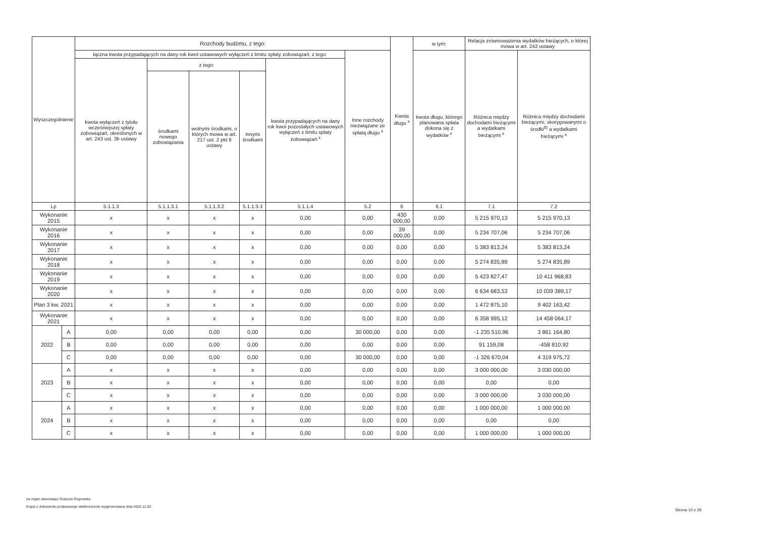| Wyszczególnienie | | Rozchody budżetu, z tego: | | | | | | Kwota długu <sup>x</sup> | w tym: | Relacja zrównoważenia wydatków bieżących, o której mowa w art. 242 ustawy | |
| --- | --- | --- | --- | --- | --- | --- | --- | --- | --- | --- | --- |
| | | łączna kwota przypadających na dany rok kwot ustawowych wyłączeń z limitu spłaty zobowiązań, z tego: | | | | | Inne rozchody niezwiązane ze spłatą długu <sup>x</sup> | | kwota długu, którego planowana spłata dokona się z wydatków <sup>x</sup> | Różnica między dochodami bieżącymi a wydatkami bieżącymi <sup>x</sup> | Różnica między dochodami bieżącymi, skorygowanymi o środki<sup>8)</sup> a wydatkami bieżącymi <sup>x</sup> |
| | | kwota wyłączeń z tytułu wcześniejszej spłaty zobowiązań, określonych w art. 243 ust. 3b ustawy | z tego: | | | kwota przypadających na dany rok kwot pozostałych ustawowych wyłączeń z limitu spłaty zobowiązań <sup>x</sup> | | | | | |
| | | | środkami nowego zobowiązania | wolnymi środkami, o których mowa w art. 217 ust. 2 pkt 6 ustawy | innymi środkami | | | | | | |
| Lp | | 5.1.1.3 | 5.1.1.3.1 | 5.1.1.3.2 | 5.1.1.3.3 | 5.1.1.4 | 5.2 | 6 | 6.1 | 7.1 | 7.2 |
| Wykonanie 2015 | | x | x | x | x | 0,00 | 0,00 | 430 000,00 | 0,00 | 5 215 970,13 | 5 215 970,13 |
| Wykonanie 2016 | | x | x | x | x | 0,00 | 0,00 | 39 000,00 | 0,00 | 5 234 707,06 | 5 234 707,06 |
| Wykonanie 2017 | | x | x | x | x | 0,00 | 0,00 | 0,00 | 0,00 | 5 383 813,24 | 5 383 813,24 |
| Wykonanie 2018 | | x | x | x | x | 0,00 | 0,00 | 0,00 | 0,00 | 5 274 835,89 | 5 274 835,89 |
| Wykonanie 2019 | | x | x | x | x | 0,00 | 0,00 | 0,00 | 0,00 | 5 423 827,47 | 10 411 968,83 |
| Wykonanie 2020 | | x | x | x | x | 0,00 | 0,00 | 0,00 | 0,00 | 6 634 683,53 | 10 039 389,17 |
| Plan 3 kw. 2021 | | x | x | x | x | 0,00 | 0,00 | 0,00 | 0,00 | 1 472 875,10 | 9 402 163,42 |
| Wykonanie 2021 | | x | x | x | x | 0,00 | 0,00 | 0,00 | 0,00 | 6 358 995,12 | 14 458 064,17 |
| 2022 | A | 0,00 | 0,00 | 0,00 | 0,00 | 0,00 | 30 000,00 | 0,00 | 0,00 | -1 235 510,96 | 3 861 164,80 |
| | B | 0,00 | 0,00 | 0,00 | 0,00 | 0,00 | 0,00 | 0,00 | 0,00 | 91 159,08 | -458 810,92 |
| | C | 0,00 | 0,00 | 0,00 | 0,00 | 0,00 | 30 000,00 | 0,00 | 0,00 | -1 326 670,04 | 4 319 975,72 |
| 2023 | A | x | x | x | x | 0,00 | 0,00 | 0,00 | 0,00 | 3 000 000,00 | 3 030 000,00 |
| | B | x | x | x | x | 0,00 | 0,00 | 0,00 | 0,00 | 0,00 | 0,00 |
| | C | x | x | x | x | 0,00 | 0,00 | 0,00 | 0,00 | 3 000 000,00 | 3 030 000,00 |
| 2024 | A | x | x | x | x | 0,00 | 0,00 | 0,00 | 0,00 | 1 000 000,00 | 1 000 000,00 |
| | B | x | x | x | x | 0,00 | 0,00 | 0,00 | 0,00 | 0,00 | 0,00 |
| | C | x | x | x | x | 0,00 | 0,00 | 0,00 | 0,00 | 1 000 000,00 | 1 000 000,00 |
za organ stanowiący Grażyna Rogowska
Kopia z dokumentu podpisanego elektronicznie wygenerowana dnia 2022.11.02
Strona 10 z 26